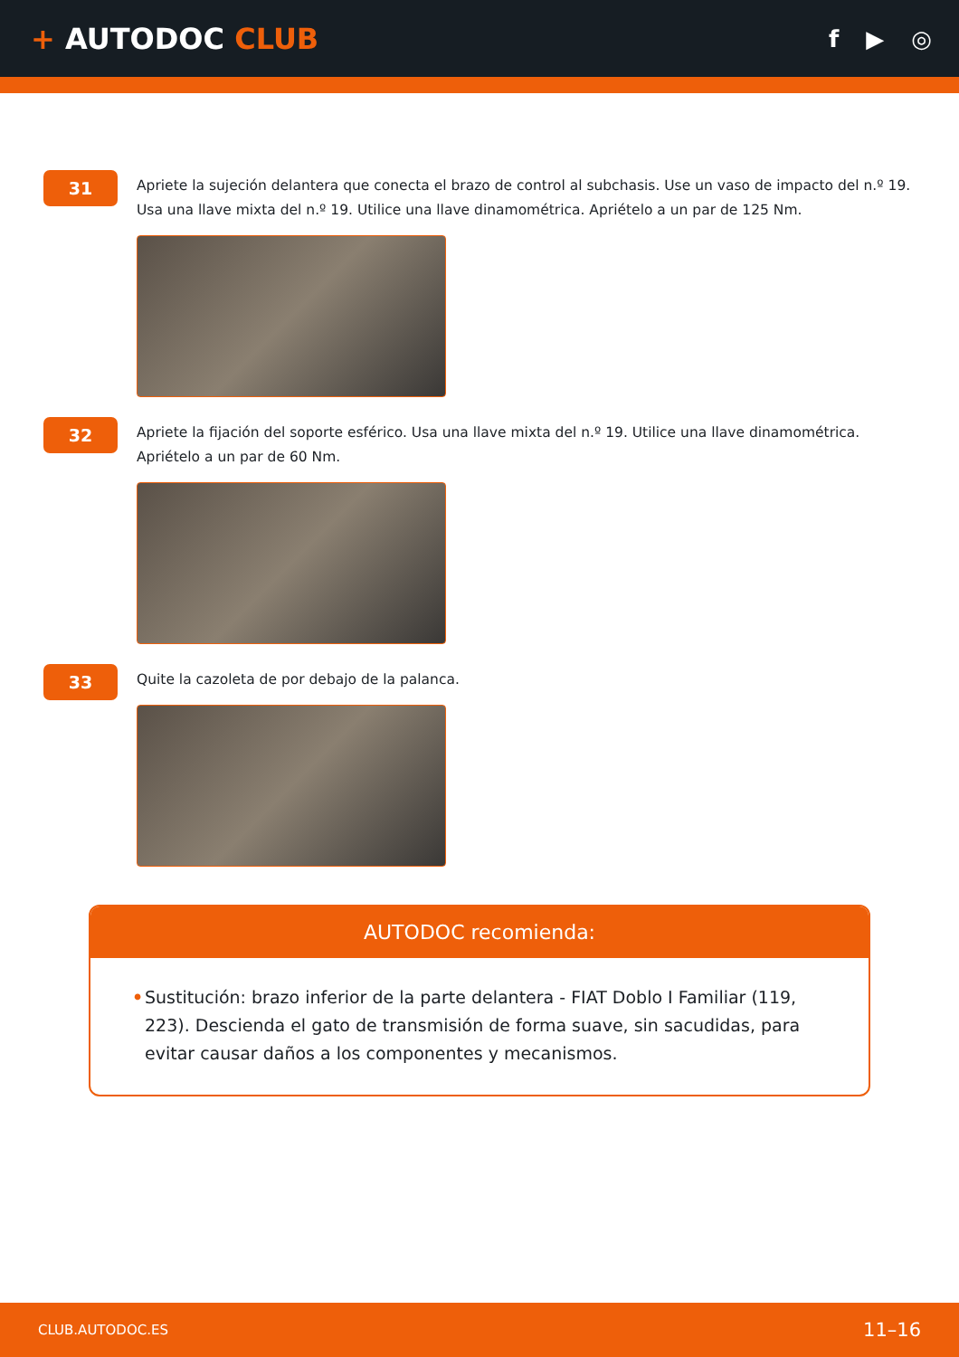+ AUTODOC CLUB
f ▶ ◎
31
Apriete la sujeción delantera que conecta el brazo de control al subchasis. Use un vaso de impacto del n.º 19. Usa una llave mixta del n.º 19. Utilice una llave dinamométrica. Apriételo a un par de 125 Nm.
32
Apriete la fijación del soporte esférico. Usa una llave mixta del n.º 19. Utilice una llave dinamométrica. Apriételo a un par de 60 Nm.
33
Quite la cazoleta de por debajo de la palanca.
AUTODOC recomienda:
• Sustitución: brazo inferior de la parte delantera - FIAT Doblo I Familiar (119, 223). Descienda el gato de transmisión de forma suave, sin sacudidas, para evitar causar daños a los componentes y mecanismos.
CLUB.AUTODOC.ES 11–16